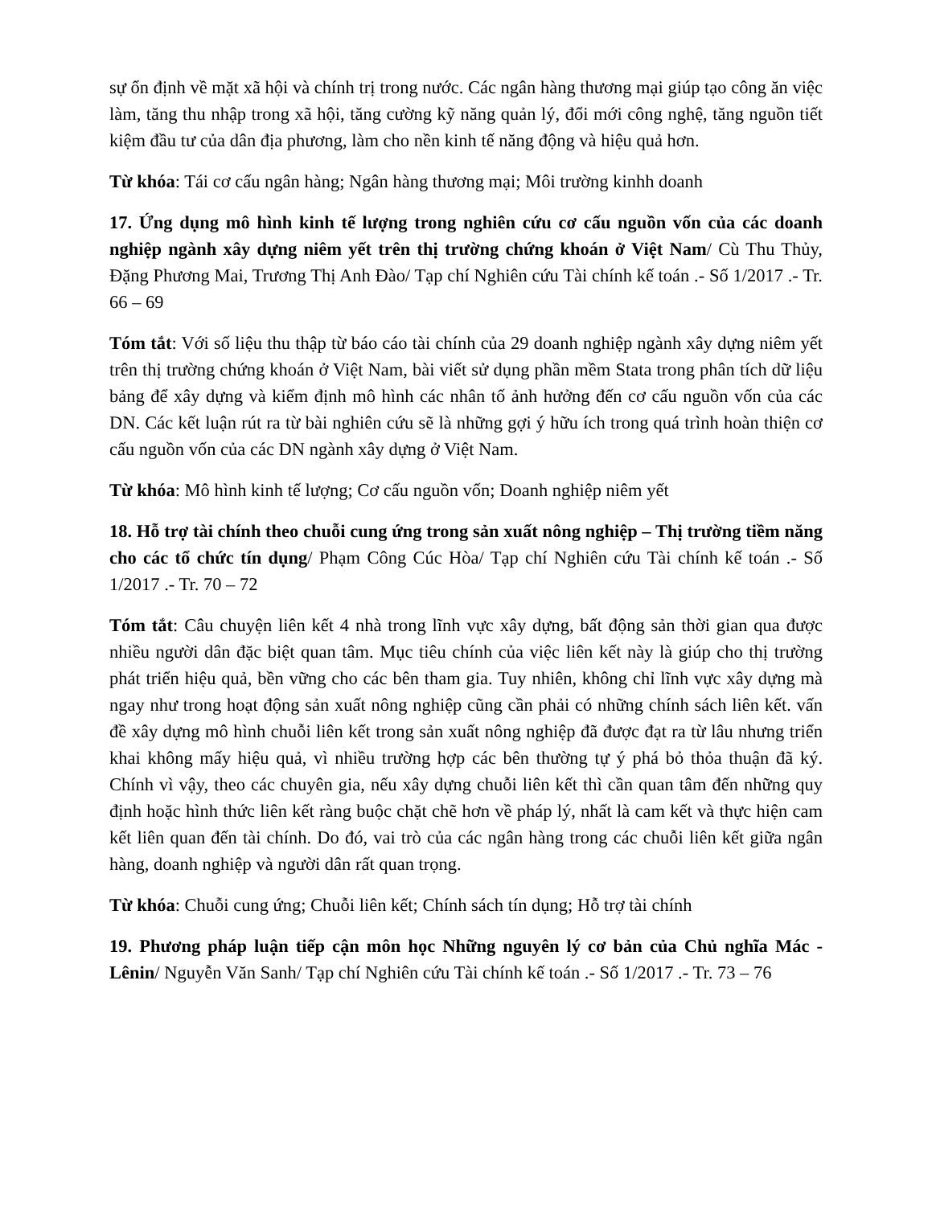sự ổn định về mặt xã hội và chính trị trong nước. Các ngân hàng thương mại giúp tạo công ăn việc làm, tăng thu nhập trong xã hội, tăng cường kỹ năng quản lý, đổi mới công nghệ, tăng nguồn tiết kiệm đầu tư của dân địa phương, làm cho nền kinh tế năng động và hiệu quả hơn.
Từ khóa: Tái cơ cấu ngân hàng; Ngân hàng thương mại; Môi trường kinhh doanh
17. Ứng dụng mô hình kinh tế lượng trong nghiên cứu cơ cấu nguồn vốn của các doanh nghiệp ngành xây dựng niêm yết trên thị trường chứng khoán ở Việt Nam/ Cù Thu Thủy, Đặng Phương Mai, Trương Thị Anh Đào/ Tạp chí Nghiên cứu Tài chính kế toán .- Số 1/2017 .- Tr. 66 – 69
Tóm tắt: Với số liệu thu thập từ báo cáo tài chính của 29 doanh nghiệp ngành xây dựng niêm yết trên thị trường chứng khoán ở Việt Nam, bài viết sử dụng phần mềm Stata trong phân tích dữ liệu bảng để xây dựng và kiểm định mô hình các nhân tố ảnh hưởng đến cơ cấu nguồn vốn của các DN. Các kết luận rút ra từ bài nghiên cứu sẽ là những gợi ý hữu ích trong quá trình hoàn thiện cơ cấu nguồn vốn của các DN ngành xây dựng ở Việt Nam.
Từ khóa: Mô hình kinh tế lượng; Cơ cấu nguồn vốn; Doanh nghiệp niêm yết
18. Hỗ trợ tài chính theo chuỗi cung ứng trong sản xuất nông nghiệp – Thị trường tiềm năng cho các tổ chức tín dụng/ Phạm Công Cúc Hòa/ Tạp chí Nghiên cứu Tài chính kế toán .- Số 1/2017 .- Tr. 70 – 72
Tóm tắt: Câu chuyện liên kết 4 nhà trong lĩnh vực xây dựng, bất động sản thời gian qua được nhiều người dân đặc biệt quan tâm. Mục tiêu chính của việc liên kết này là giúp cho thị trường phát triển hiệu quả, bền vững cho các bên tham gia. Tuy nhiên, không chỉ lĩnh vực xây dựng mà ngay như trong hoạt động sản xuất nông nghiệp cũng cần phải có những chính sách liên kết. vấn đề xây dựng mô hình chuỗi liên kết trong sản xuất nông nghiệp đã được đạt ra từ lâu nhưng triển khai không mấy hiệu quả, vì nhiều trường hợp các bên thường tự ý phá bỏ thỏa thuận đã ký. Chính vì vậy, theo các chuyên gia, nếu xây dựng chuỗi liên kết thì cần quan tâm đến những quy định hoặc hình thức liên kết ràng buộc chặt chẽ hơn về pháp lý, nhất là cam kết và thực hiện cam kết liên quan đến tài chính. Do đó, vai trò của các ngân hàng trong các chuỗi liên kết giữa ngân hàng, doanh nghiệp và người dân rất quan trọng.
Từ khóa: Chuỗi cung ứng; Chuỗi liên kết; Chính sách tín dụng; Hỗ trợ tài chính
19. Phương pháp luận tiếp cận môn học Những nguyên lý cơ bản của Chủ nghĩa Mác - Lênin/ Nguyễn Văn Sanh/ Tạp chí Nghiên cứu Tài chính kế toán .- Số 1/2017 .- Tr. 73 – 76